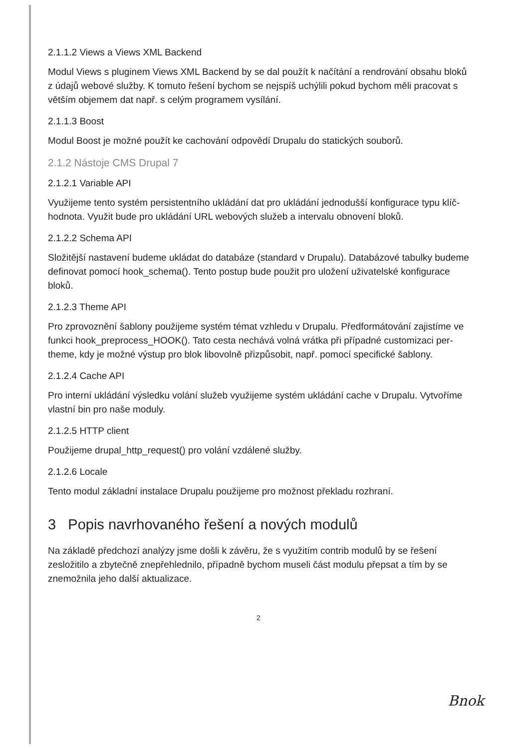2.1.1.2 Views a Views XML Backend
Modul Views s pluginem Views XML Backend by se dal použít k načítání a rendrování obsahu bloků z údajů webové služby. K tomuto řešení bychom se nejspíš uchýlili pokud bychom měli pracovat s větším objemem dat např. s celým programem vysílání.
2.1.1.3 Boost
Modul Boost je možné použít ke cachování odpovědí Drupalu do statických souborů.
2.1.2 Nástoje CMS Drupal 7
2.1.2.1 Variable API
Využijeme tento systém persistentního ukládání dat pro ukládání jednodušší konfigurace typu klíč-hodnota. Využit bude pro ukládání URL webových služeb a intervalu obnovení bloků.
2.1.2.2 Schema API
Složitější nastavení budeme ukládat do databáze (standard v Drupalu). Databázové tabulky budeme definovat pomocí hook_schema(). Tento postup bude použit pro uložení uživatelské konfigurace bloků.
2.1.2.3 Theme API
Pro zprovoznění šablony použijeme systém témat vzhledu v Drupalu. Předformátování zajistíme ve funkci hook_preprocess_HOOK(). Tato cesta nechává volná vrátka při případné customizaci per-theme, kdy je možné výstup pro blok libovolně přizpůsobit, např. pomocí specifické šablony.
2.1.2.4 Cache API
Pro interní ukládání výsledku volání služeb využijeme systém ukládání cache v Drupalu. Vytvoříme vlastní bin pro naše moduly.
2.1.2.5 HTTP client
Použijeme drupal_http_request() pro volání vzdálené služby.
2.1.2.6 Locale
Tento modul základní instalace Drupalu použijeme pro možnost překladu rozhraní.
3 Popis navrhovaného řešení a nových modulů
Na základě předchozí analýzy jsme došli k závěru, že s využitím contrib modulů by se řešení zesložitilo a zbytečně znepřehlednilo, případně bychom museli část modulu přepsat a tím by se znemožnila jeho další aktualizace.
2
Bnok